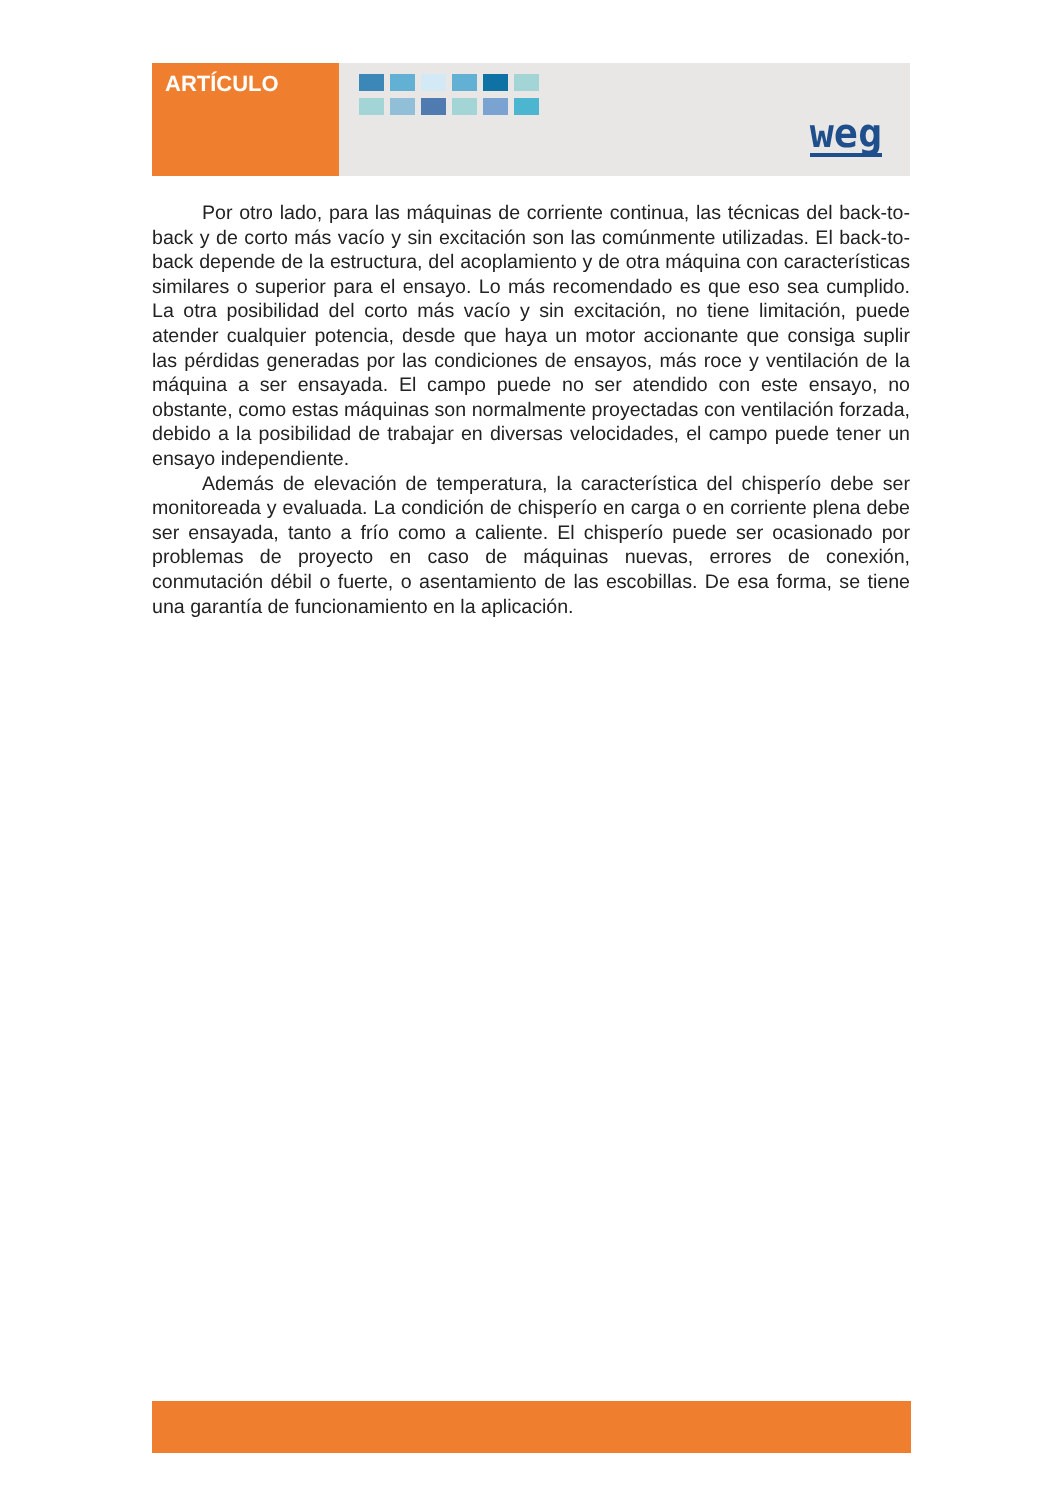ARTÍCULO
weg
Por otro lado, para las máquinas de corriente continua, las técnicas del back-to-back y de corto más vacío y sin excitación son las comúnmente utilizadas. El back-to-back depende de la estructura, del acoplamiento y de otra máquina con características similares o superior para el ensayo. Lo más recomendado es que eso sea cumplido. La otra posibilidad del corto más vacío y sin excitación, no tiene limitación, puede atender cualquier potencia, desde que haya un motor accionante que consiga suplir las pérdidas generadas por las condiciones de ensayos, más roce y ventilación de la máquina a ser ensayada. El campo puede no ser atendido con este ensayo, no obstante, como estas máquinas son normalmente proyectadas con ventilación forzada, debido a la posibilidad de trabajar en diversas velocidades, el campo puede tener un ensayo independiente.
Además de elevación de temperatura, la característica del chisperío debe ser monitoreada y evaluada. La condición de chisperío en carga o en corriente plena debe ser ensayada, tanto a frío como a caliente. El chisperío puede ser ocasionado por problemas de proyecto en caso de máquinas nuevas, errores de conexión, conmutación débil o fuerte, o asentamiento de las escobillas. De esa forma, se tiene una garantía de funcionamiento en la aplicación.